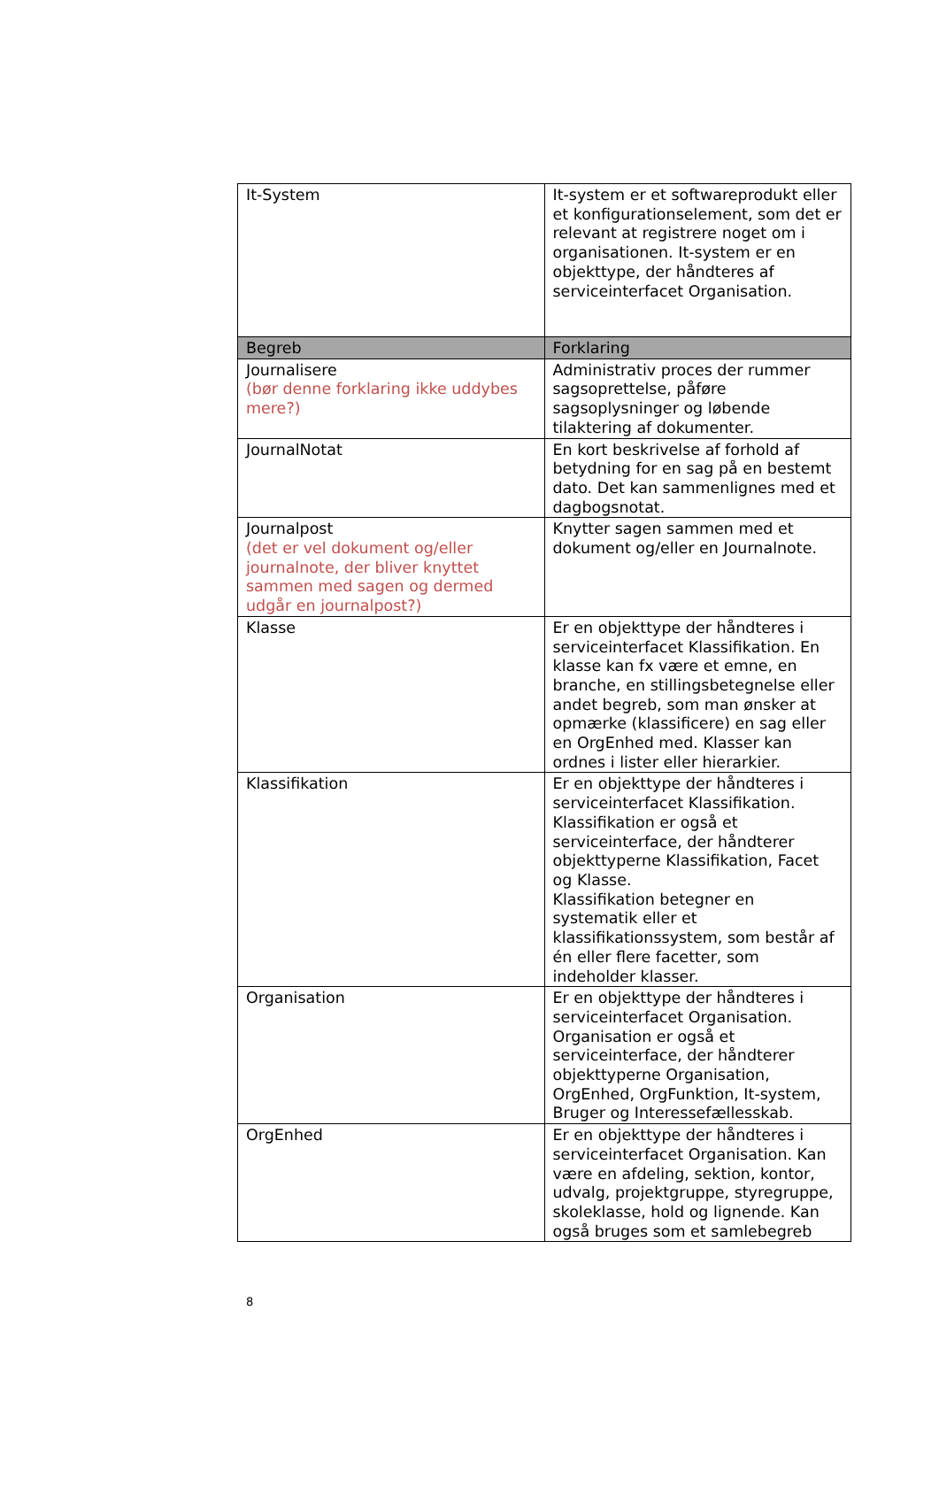| It-System | It-system er et softwareprodukt eller et konfigurationselement, som det er relevant at registrere noget om i organisationen. It-system er en objekttype, der håndteres af serviceinterfacet Organisation. |
| Begreb | Forklaring |
| Journalisere (bør denne forklaring ikke uddybes mere?) | Administrativ proces der rummer sagsoprettelse, påføre sagsoplysninger og løbende tilaktering af dokumenter. |
| JournalNotat | En kort beskrivelse af forhold af betydning for en sag på en bestemt dato. Det kan sammenlignes med et dagbogsnotat. |
| Journalpost (det er vel dokument og/eller journalnote, der bliver knyttet sammen med sagen og dermed udgår en journalpost?) | Knytter sagen sammen med et dokument og/eller en Journalnote. |
| Klasse | Er en objekttype der håndteres i serviceinterfacet Klassifikation. En klasse kan fx være et emne, en branche, en stillingsbetegnelse eller andet begreb, som man ønsker at opmærke (klassificere) en sag eller en OrgEnhed med. Klasser kan ordnes i lister eller hierarkier. |
| Klassifikation | Er en objekttype der håndteres i serviceinterfacet Klassifikation. Klassifikation er også et serviceinterface, der håndterer objekttyperne Klassifikation, Facet og Klasse. Klassifikation betegner en systematik eller et klassifikationssystem, som består af én eller flere facetter, som indeholder klasser. |
| Organisation | Er en objekttype der håndteres i serviceinterfacet Organisation. Organisation er også et serviceinterface, der håndterer objekttyperne Organisation, OrgEnhed, OrgFunktion, It-system, Bruger og Interessefællesskab. |
| OrgEnhed | Er en objekttype der håndteres i serviceinterfacet Organisation. Kan være en afdeling, sektion, kontor, udvalg, projektgruppe, styregruppe, skoleklasse, hold og lignende. Kan også bruges som et samlebegreb |
8